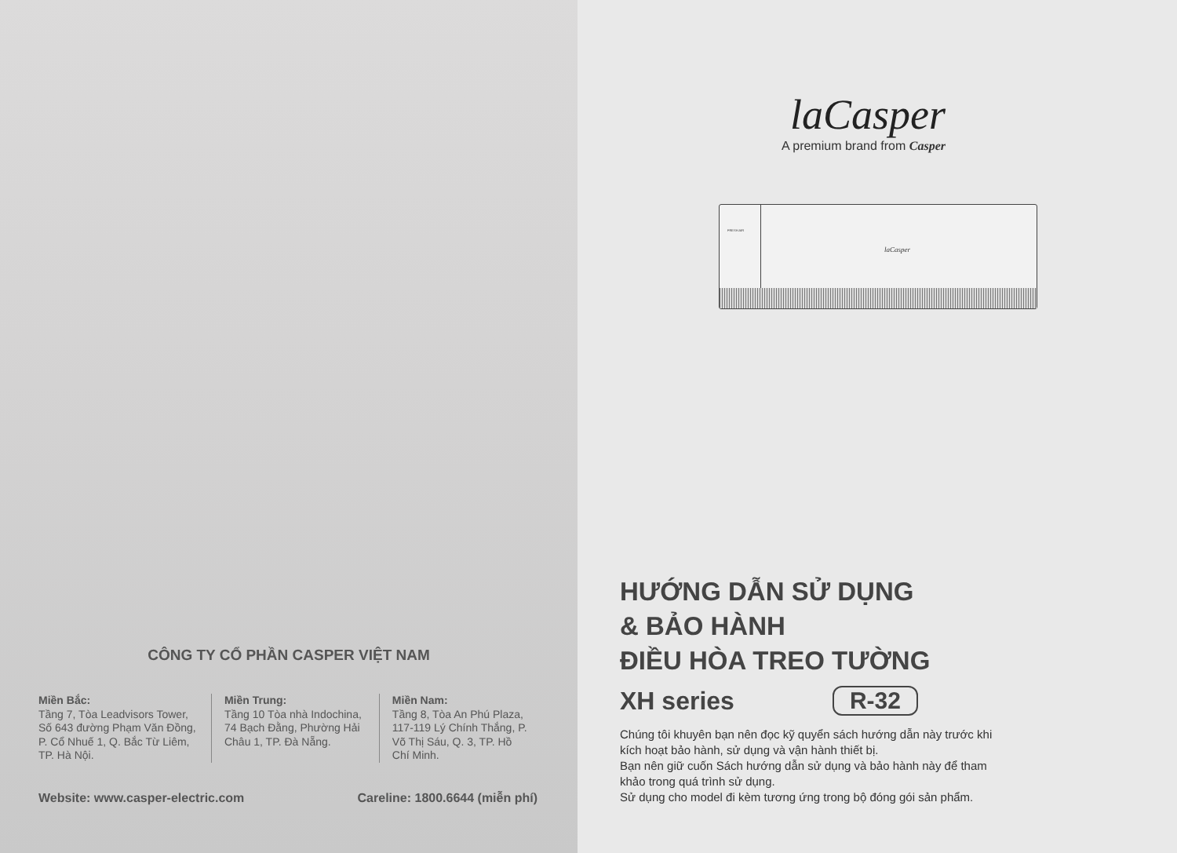CÔNG TY CỔ PHẦN CASPER VIỆT NAM
Miền Bắc:
Tầng 7, Tòa Leadvisors Tower, Số 643 đường Phạm Văn Đồng, P. Cổ Nhuế 1, Q. Bắc Từ Liêm, TP. Hà Nội.
Miền Trung:
Tầng 10 Tòa nhà Indochina, 74 Bạch Đằng, Phường Hải Châu 1, TP. Đà Nẵng.
Miền Nam:
Tầng 8, Tòa An Phú Plaza, 117-119 Lý Chính Thắng, P. Võ Thị Sáu, Q. 3, TP. Hồ Chí Minh.
Website: www.casper-electric.com Careline: 1800.6644 (miễn phí)
laCasper
A premium brand from Casper
FRESH AIR
laCasper
HƯỚNG DẪN SỬ DỤNG
& BẢO HÀNH
ĐIỀU HÒA TREO TƯỜNG
XH series R-32
Chúng tôi khuyên bạn nên đọc kỹ quyển sách hướng dẫn này trước khi kích hoạt bảo hành, sử dụng và vận hành thiết bị.
Bạn nên giữ cuốn Sách hướng dẫn sử dụng và bảo hành này để tham khảo trong quá trình sử dụng.
Sử dụng cho model đi kèm tương ứng trong bộ đóng gói sản phẩm.